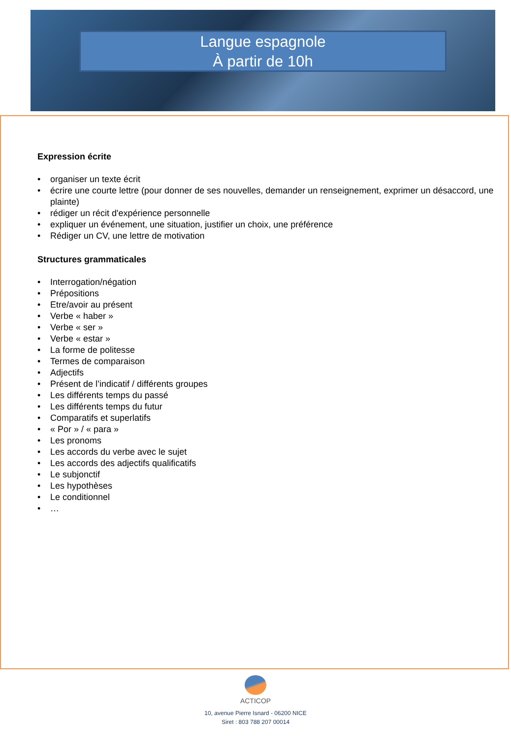Langue espagnole
À partir de 10h
Expression écrite
• organiser un texte écrit
• écrire une courte lettre (pour donner de ses nouvelles, demander un renseignement, exprimer un désaccord, une plainte)
• rédiger un récit d'expérience personnelle
• expliquer un événement, une situation, justifier un choix, une préférence
• Rédiger un CV, une lettre de motivation
Structures grammaticales
• Interrogation/négation
• Prépositions
• Etre/avoir au présent
• Verbe « haber »
• Verbe « ser »
• Verbe « estar »
• La forme de politesse
• Termes de comparaison
• Adjectifs
• Présent de l’indicatif / différents groupes
• Les différents temps du passé
• Les différents temps du futur
• Comparatifs et superlatifs
• « Por » / « para »
• Les pronoms
• Les accords du verbe avec le sujet
• Les accords des adjectifs qualificatifs
• Le subjonctif
• Les hypothèses
• Le conditionnel
• …
ACTICOP
10, avenue Pierre Isnard - 06200 NICE
Siret : 803 788 207 00014